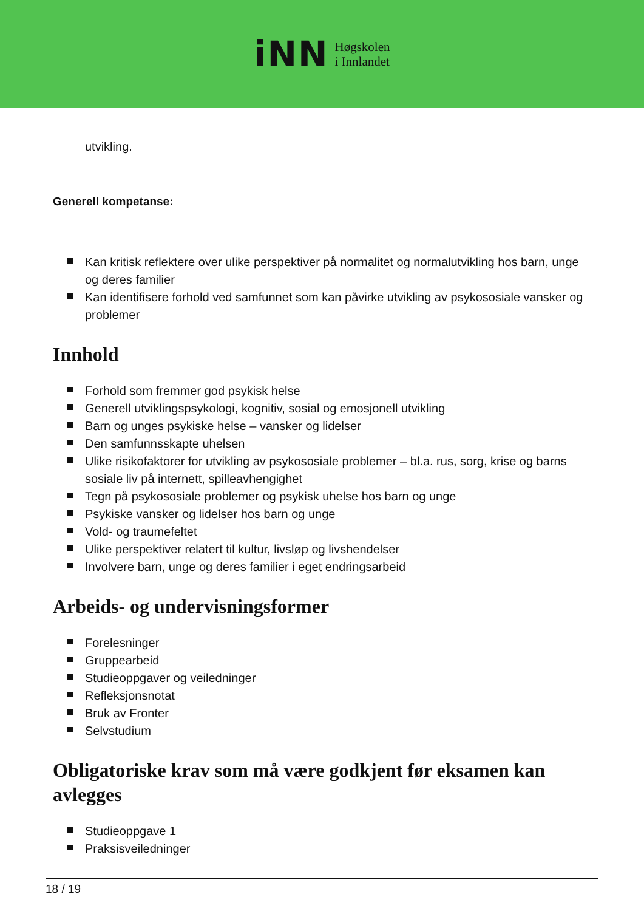iNN
Høgskolen
i Innlandet
utvikling.
Generell kompetanse:
Kan kritisk reflektere over ulike perspektiver på normalitet og normalutvikling hos barn, unge og deres familier
Kan identifisere forhold ved samfunnet som kan påvirke utvikling av psykososiale vansker og problemer
Innhold
Forhold som fremmer god psykisk helse
Generell utviklingspsykologi, kognitiv, sosial og emosjonell utvikling
Barn og unges psykiske helse – vansker og lidelser
Den samfunnsskapte uhelsen
Ulike risikofaktorer for utvikling av psykososiale problemer – bl.a. rus, sorg, krise og barns sosiale liv på internett, spilleavhengighet
Tegn på psykososiale problemer og psykisk uhelse hos barn og unge
Psykiske vansker og lidelser hos barn og unge
Vold- og traumefeltet
Ulike perspektiver relatert til kultur, livsløp og livshendelser
Involvere barn, unge og deres familier i eget endringsarbeid
Arbeids- og undervisningsformer
Forelesninger
Gruppearbeid
Studieoppgaver og veiledninger
Refleksjonsnotat
Bruk av Fronter
Selvstudium
Obligatoriske krav som må være godkjent før eksamen kan avlegges
Studieoppgave 1
Praksisveiledninger
18 / 19